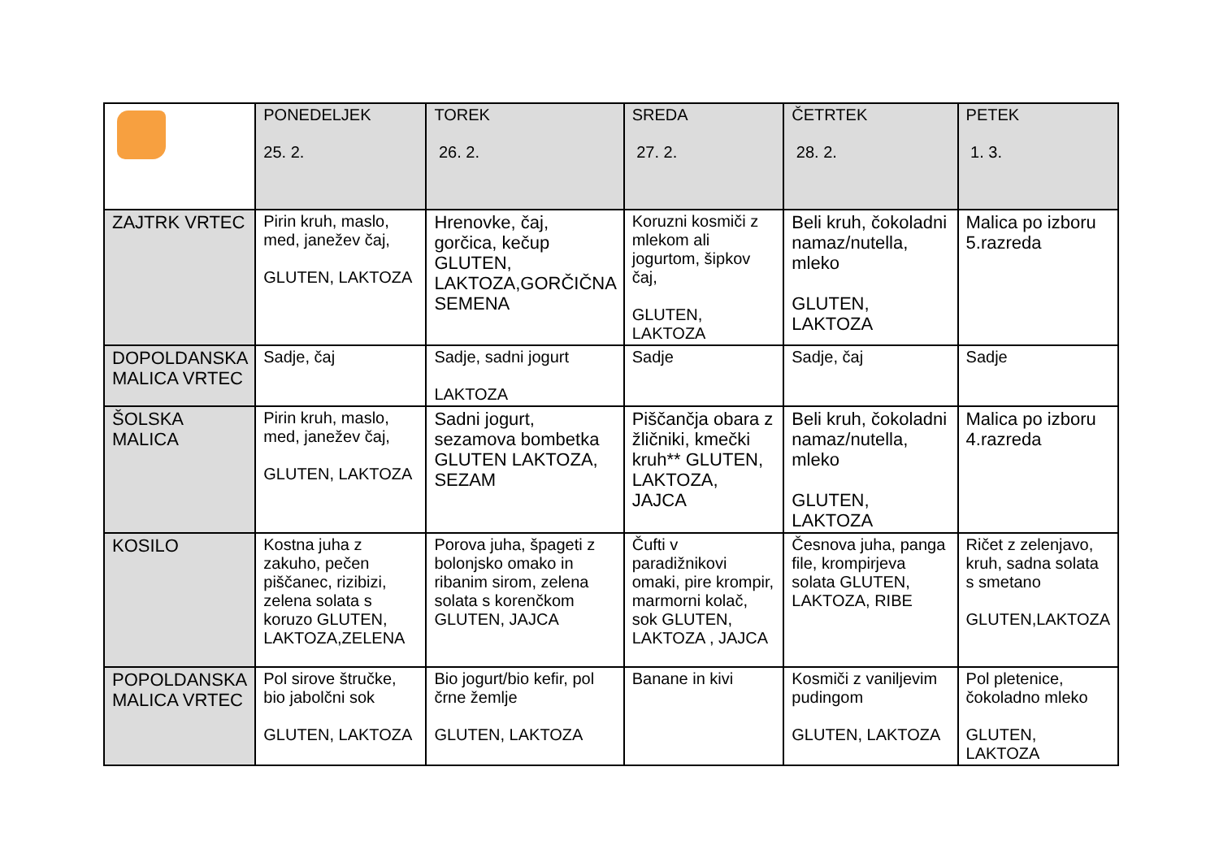| | PONEDELJEK 25. 2. | TOREK 26. 2. | SREDA 27. 2. | ČETRTEK 28. 2. | PETEK 1. 3. |
| ZAJTRK VRTEC | Pirin kruh, maslo, med, janežev čaj, GLUTEN, LAKTOZA | Hrenovke, čaj, gorčica, kečup GLUTEN, LAKTOZA,GORČIČNA SEMENA | Koruzni kosmiči z mlekom ali jogurtom, šipkov čaj, GLUTEN, LAKTOZA | Beli kruh, čokoladni namaz/nutella, mleko GLUTEN, LAKTOZA | Malica po izboru 5.razreda |
| DOPOLDANSKA MALICA VRTEC | Sadje, čaj | Sadje, sadni jogurt LAKTOZA | Sadje | Sadje, čaj | Sadje |
| ŠOLSKA MALICA | Pirin kruh, maslo, med, janežev čaj, GLUTEN, LAKTOZA | Sadni jogurt, sezamova bombetka GLUTEN LAKTOZA, SEZAM | Piščančja obara z žličniki, kmečki kruh** GLUTEN, LAKTOZA, JAJCA | Beli kruh, čokoladni namaz/nutella, mleko GLUTEN, LAKTOZA | Malica po izboru 4.razreda |
| KOSILO | Kostna juha z zakuho, pečen piščanec, rizibizi, zelena solata s koruzo GLUTEN, LAKTOZA,ZELENA | Porova juha, špageti z bolonjsko omako in ribanim sirom, zelena solata s korenčkom GLUTEN, JAJCA | Čufti v paradižnikovi omaki, pire krompir, marmorni kolač, sok GLUTEN, LAKTOZA , JAJCA | Česnova juha, panga file, krompirjeva solata GLUTEN, LAKTOZA, RIBE | Ričet z zelenjavo, kruh, sadna solata s smetano GLUTEN,LAKTOZA |
| POPOLDANSKA MALICA VRTEC | Pol sirove štručke, bio jabolčni sok GLUTEN, LAKTOZA | Bio jogurt/bio kefir, pol črne žemlje GLUTEN, LAKTOZA | Banane in kivi | Kosmiči z vaniljevim pudingom GLUTEN, LAKTOZA | Pol pletenice, čokoladno mleko GLUTEN, LAKTOZA |